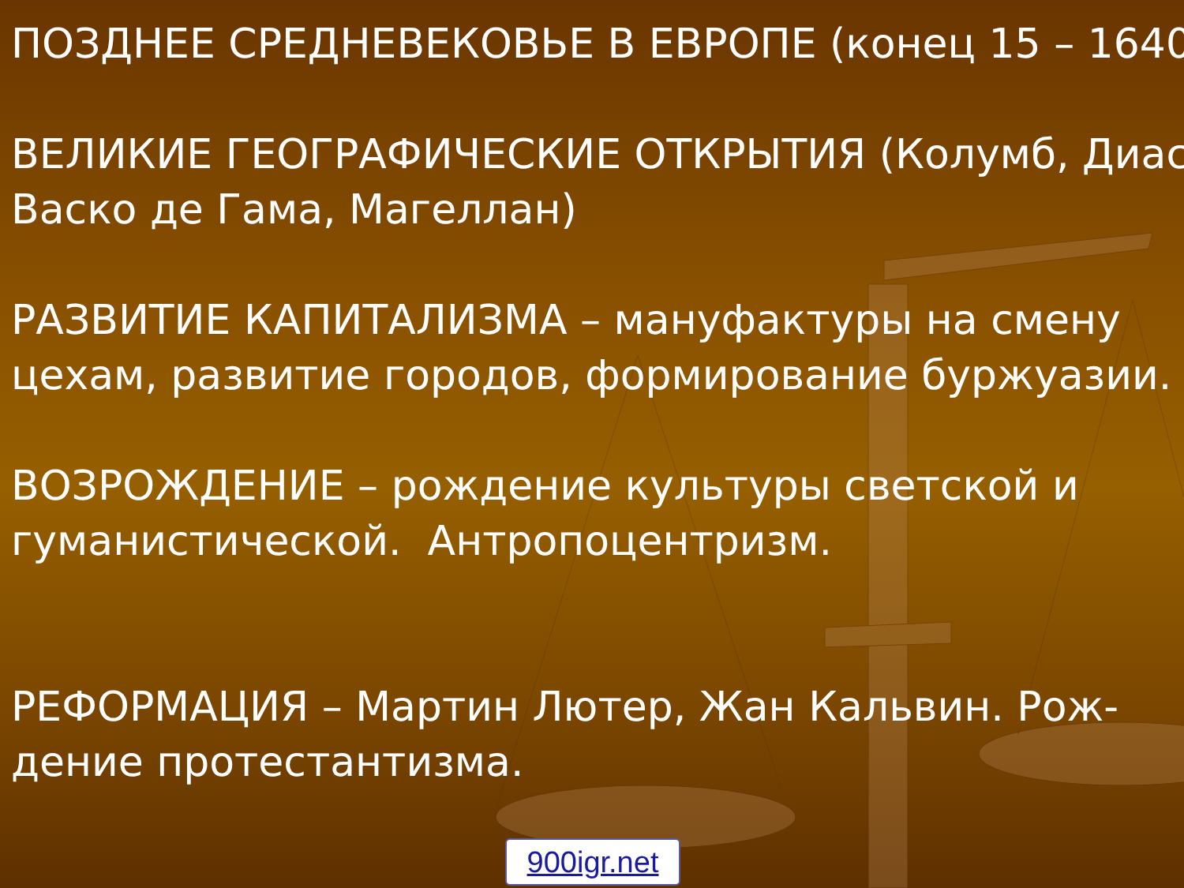ПОЗДНЕЕ СРЕДНЕВЕКОВЬЕ В ЕВРОПЕ (конец 15 – 1640
ВЕЛИКИЕ ГЕОГРАФИЧЕСКИЕ ОТКРЫТИЯ (Колумб, Диас
Васко де Гама, Магеллан)
РАЗВИТИЕ КАПИТАЛИЗМА – мануфактуры на смену
цехам, развитие городов, формирование буржуазии.
ВОЗРОЖДЕНИЕ – рождение культуры светской и
гуманистической. Антропоцентризм.
РЕФОРМАЦИЯ – Мартин Лютер, Жан Кальвин. Рож-
дение протестантизма.
900igr.net